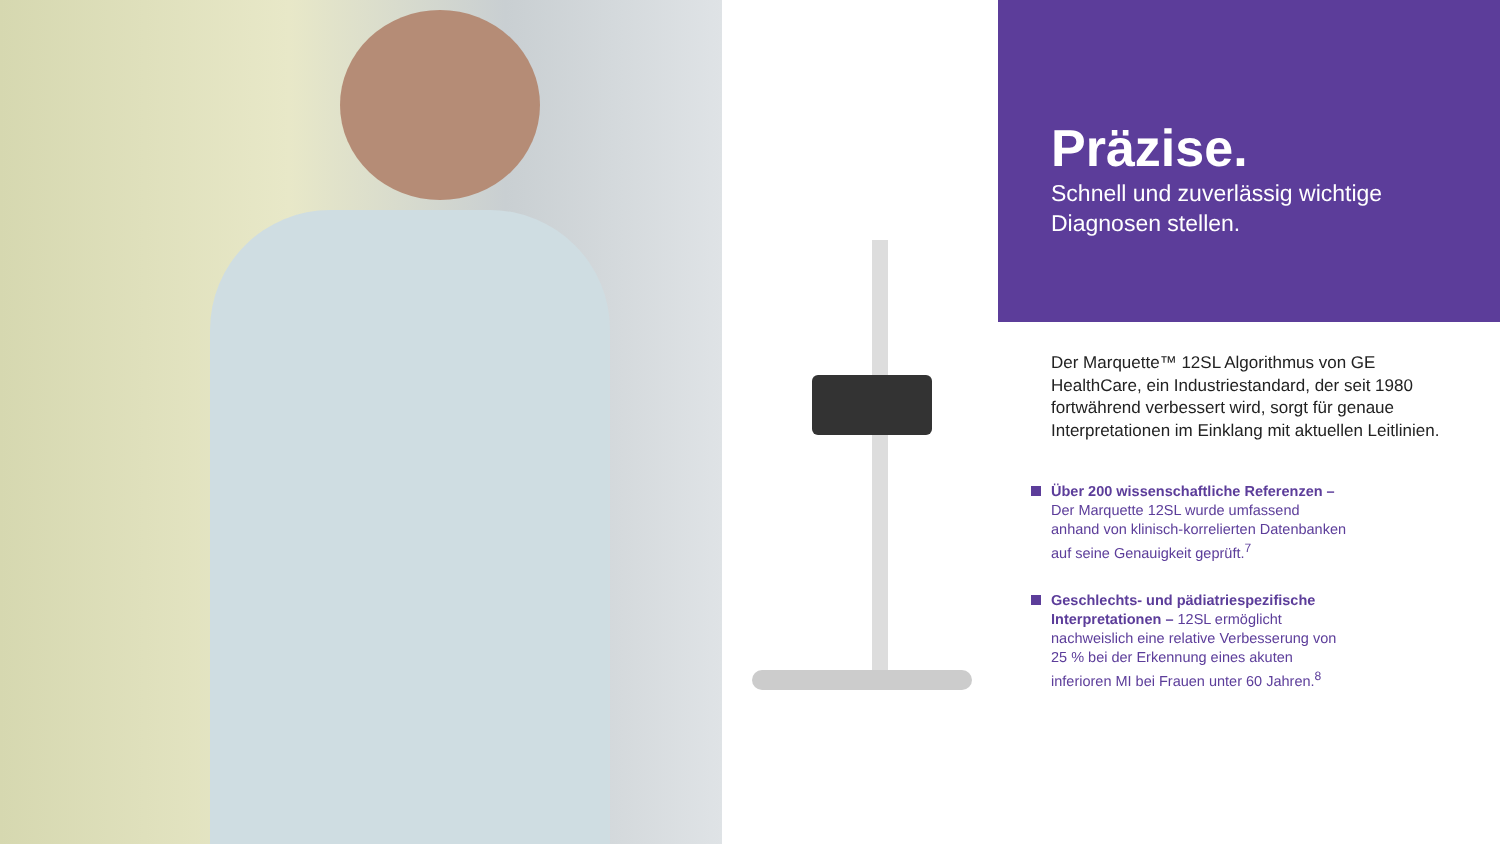Präzise.
Schnell und zuverlässig wichtige Diagnosen stellen.
Der Marquette™ 12SL Algorithmus von GE HealthCare, ein Industriestandard, der seit 1980 fortwährend verbessert wird, sorgt für genaue Interpretationen im Einklang mit aktuellen Leitlinien.
Über 200 wissenschaftliche Referenzen – Der Marquette 12SL wurde umfassend anhand von klinisch-korrelierten Datenbanken auf seine Genauigkeit geprüft.<sup>7</sup>
Geschlechts- und pädiatriespezifische Interpretationen – 12SL ermöglicht nachweislich eine relative Verbesserung von 25 % bei der Erkennung eines akuten inferioren MI bei Frauen unter 60 Jahren.<sup>8</sup>